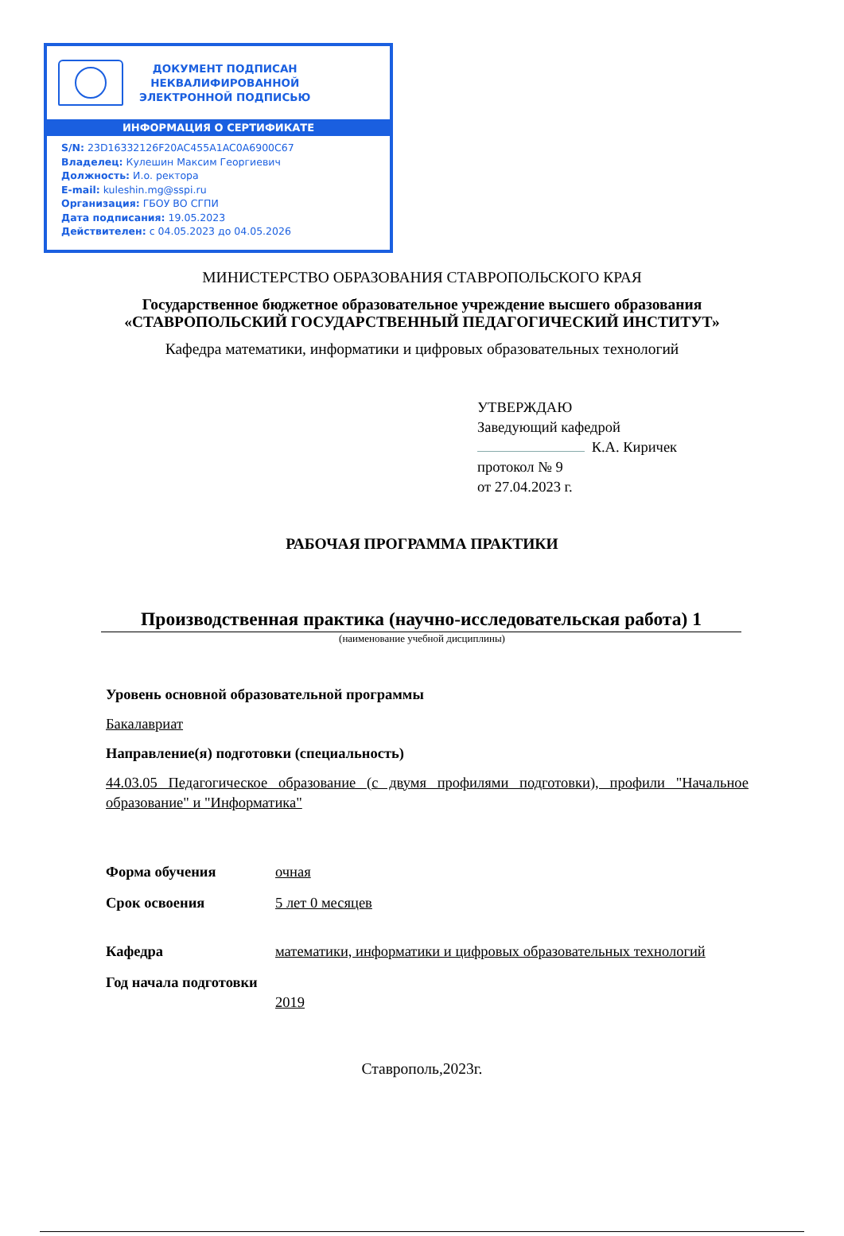ДОКУМЕНТ ПОДПИСАН
НЕКВАЛИФИРОВАННОЙ
ЭЛЕКТРОННОЙ ПОДПИСЬЮ
ИНФОРМАЦИЯ О СЕРТИФИКАТЕ
S/N: 23D16332126F20AC455A1AC0A6900C67
Владелец: Кулешин Максим Георгиевич
Должность: И.о. ректора
E-mail: kuleshin.mg@sspi.ru
Организация: ГБОУ ВО СГПИ
Дата подписания: 19.05.2023
Действителен: с 04.05.2023 до 04.05.2026
МИНИСТЕРСТВО ОБРАЗОВАНИЯ СТАВРОПОЛЬСКОГО КРАЯ
Государственное бюджетное образовательное учреждение высшего образования
«СТАВРОПОЛЬСКИЙ ГОСУДАРСТВЕННЫЙ ПЕДАГОГИЧЕСКИЙ ИНСТИТУТ»
Кафедра математики, информатики и цифровых образовательных технологий
УТВЕРЖДАЮ
Заведующий кафедрой
К.А. Киричек
протокол № 9
от 27.04.2023 г.
РАБОЧАЯ ПРОГРАММА ПРАКТИКИ
Производственная практика (научно-исследовательская работа) 1
(наименование учебной дисциплины)
Уровень основной образовательной программы
Бакалавриат
Направление(я) подготовки (специальность)
44.03.05 Педагогическое образование (с двумя профилями подготовки), профили "Начальное образование" и "Информатика"
Форма обучения очная
Срок освоения 5 лет 0 месяцев
Кафедра математики, информатики и цифровых образовательных технологий
Год начала подготовки
2019
Ставрополь,2023г.